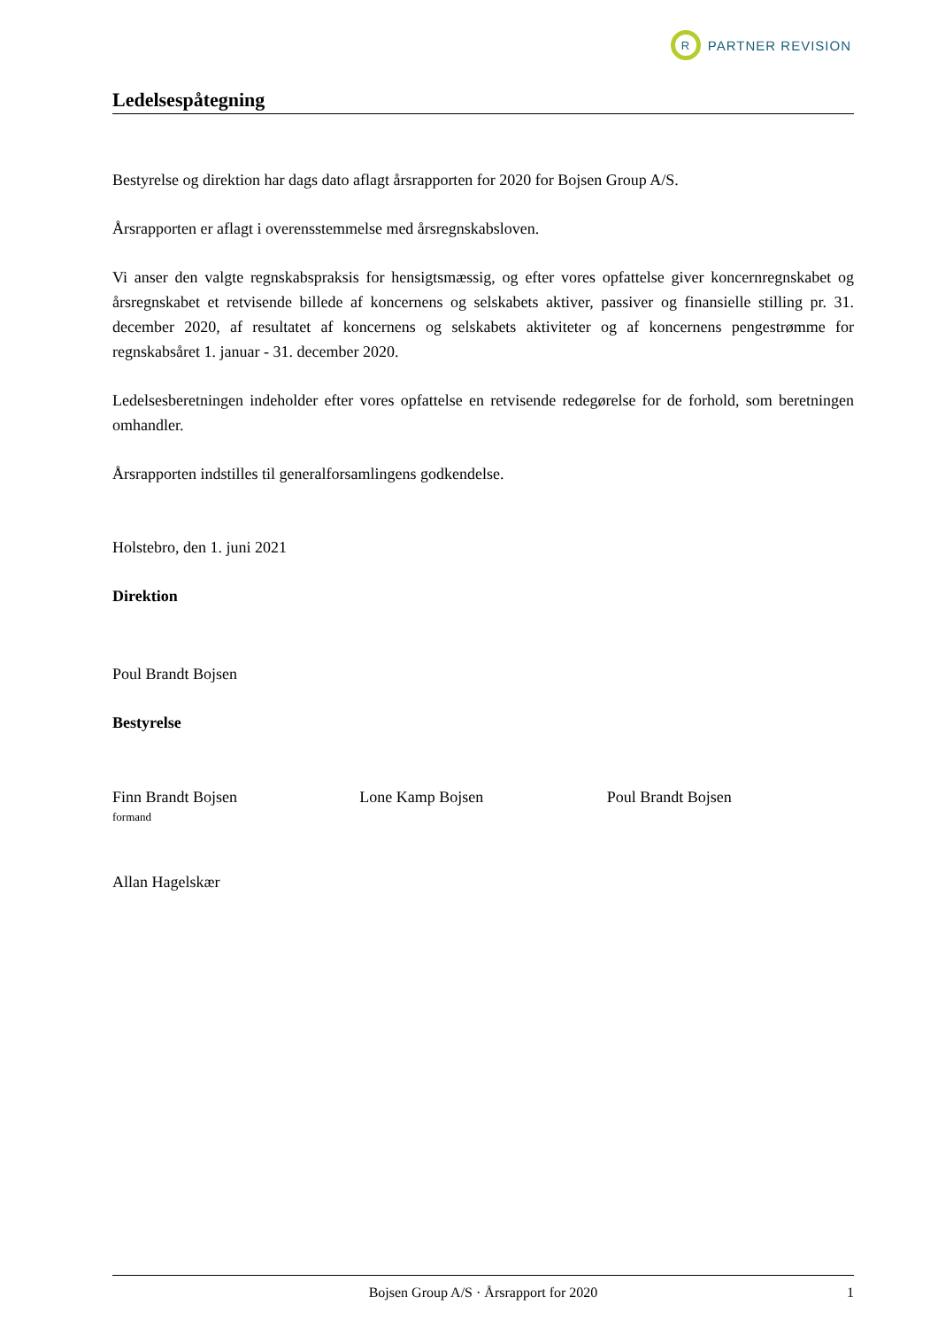R
PARTNER REVISION
Ledelsespåtegning
Bestyrelse og direktion har dags dato aflagt årsrapporten for 2020 for Bojsen Group A/S.
Årsrapporten er aflagt i overensstemmelse med årsregnskabsloven.
Vi anser den valgte regnskabspraksis for hensigtsmæssig, og efter vores opfattelse giver koncernregnskabet og årsregnskabet et retvisende billede af koncernens og selskabets aktiver, passiver og finansielle stilling pr. 31. december 2020, af resultatet af koncernens og selskabets aktiviteter og af koncernens pengestrømme for regnskabsåret 1. januar - 31. december 2020.
Ledelsesberetningen indeholder efter vores opfattelse en retvisende redegørelse for de forhold, som beretningen omhandler.
Årsrapporten indstilles til generalforsamlingens godkendelse.
Holstebro, den 1. juni 2021
Direktion
Poul Brandt Bojsen
Bestyrelse
Finn Brandt Bojsen
formand
Lone Kamp Bojsen Poul Brandt Bojsen
Allan Hagelskær
Bojsen Group A/S · Årsrapport for 2020 1